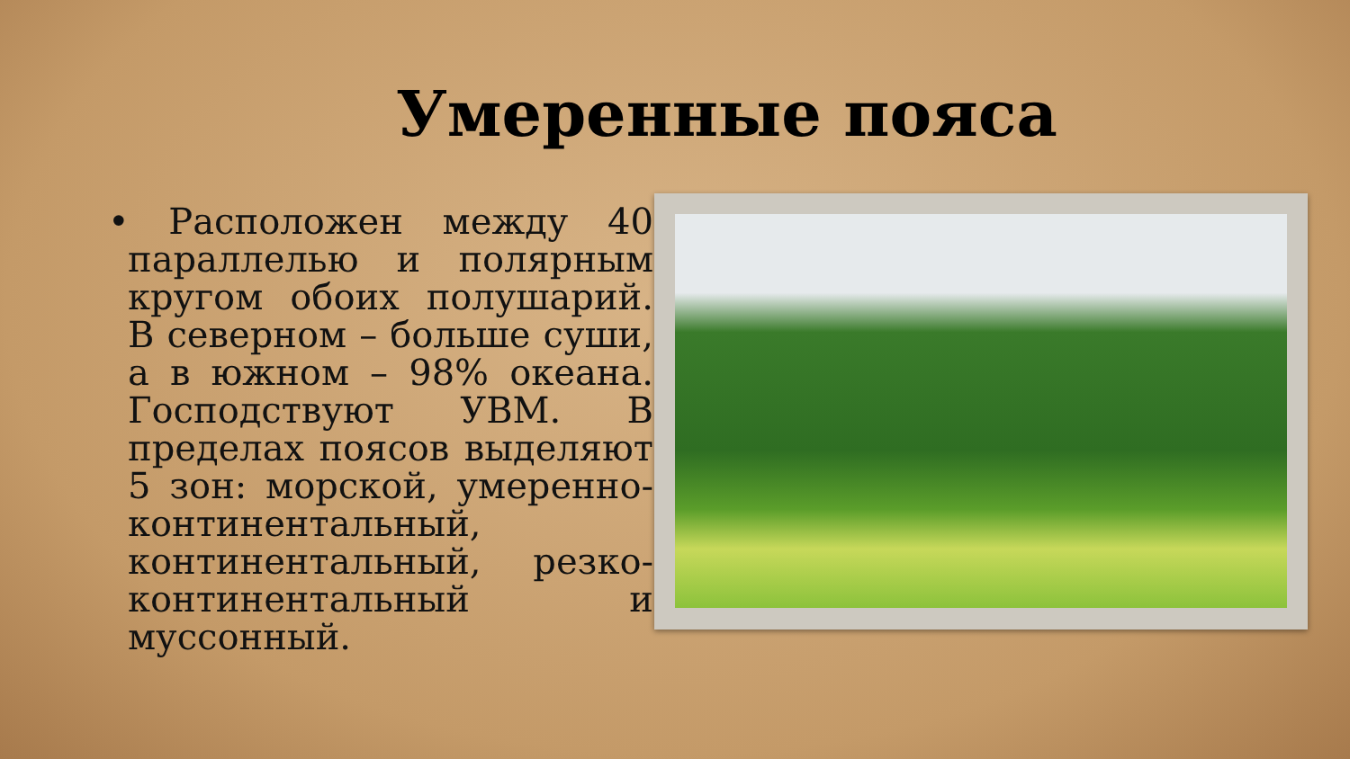Умеренные пояса
• Расположен между 40 параллелью и полярным кругом обоих полушарий. В северном – больше суши, а в южном – 98% океана. Господствуют УВМ. В пределах поясов выделяют 5 зон: морской, умеренно-континентальный, континентальный, резко-континентальный и муссонный.